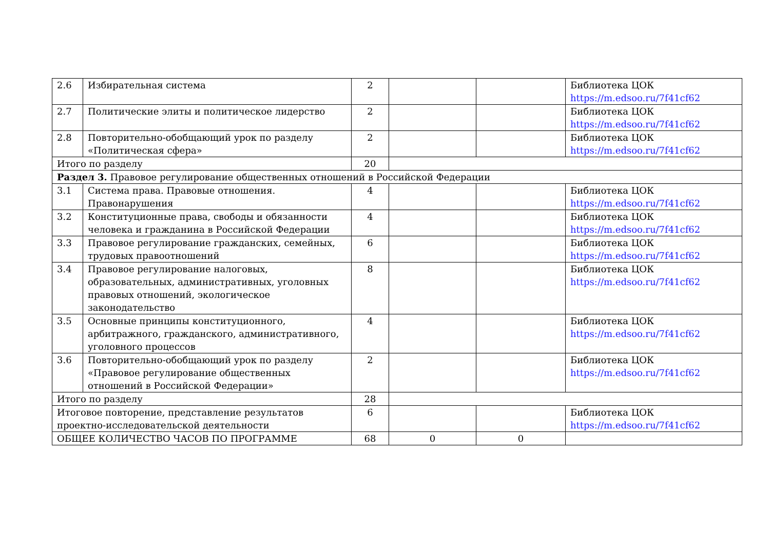| 2.6 | Избирательная система | 2 | | | Библиотека ЦОК https://m.edsoo.ru/7f41cf62 |
| 2.7 | Политические элиты и политическое лидерство | 2 | | | Библиотека ЦОК https://m.edsoo.ru/7f41cf62 |
| 2.8 | Повторительно-обобщающий урок по разделу «Политическая сфера» | 2 | | | Библиотека ЦОК https://m.edsoo.ru/7f41cf62 |
| Итого по разделу | | 20 | | | |
| Раздел 3. Правовое регулирование общественных отношений в Российской Федерации | | | | | |
| 3.1 | Система права. Правовые отношения. Правонарушения | 4 | | | Библиотека ЦОК https://m.edsoo.ru/7f41cf62 |
| 3.2 | Конституционные права, свободы и обязанности человека и гражданина в Российской Федерации | 4 | | | Библиотека ЦОК https://m.edsoo.ru/7f41cf62 |
| 3.3 | Правовое регулирование гражданских, семейных, трудовых правоотношений | 6 | | | Библиотека ЦОК https://m.edsoo.ru/7f41cf62 |
| 3.4 | Правовое регулирование налоговых, образовательных, административных, уголовных правовых отношений, экологическое законодательство | 8 | | | Библиотека ЦОК https://m.edsoo.ru/7f41cf62 |
| 3.5 | Основные принципы конституционного, арбитражного, гражданского, административного, уголовного процессов | 4 | | | Библиотека ЦОК https://m.edsoo.ru/7f41cf62 |
| 3.6 | Повторительно-обобщающий урок по разделу «Правовое регулирование общественных отношений в Российской Федерации» | 2 | | | Библиотека ЦОК https://m.edsoo.ru/7f41cf62 |
| Итого по разделу | | 28 | | | |
| Итоговое повторение, представление результатов проектно-исследовательской деятельности | | 6 | | | Библиотека ЦОК https://m.edsoo.ru/7f41cf62 |
| ОБЩЕЕ КОЛИЧЕСТВО ЧАСОВ ПО ПРОГРАММЕ | | 68 | 0 | 0 | |